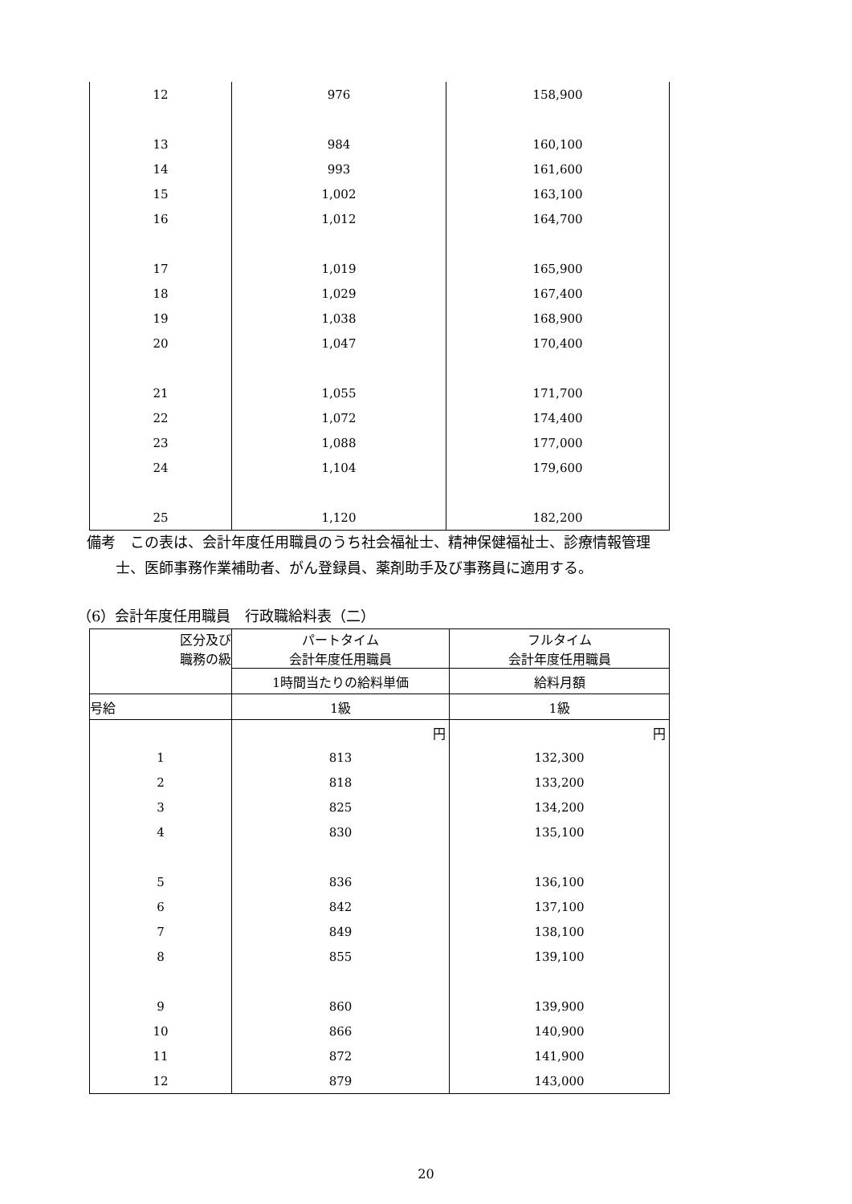| 12 | 976 | 158,900 |
| 13 | 984 | 160,100 |
| 14 | 993 | 161,600 |
| 15 | 1,002 | 163,100 |
| 16 | 1,012 | 164,700 |
| 17 | 1,019 | 165,900 |
| 18 | 1,029 | 167,400 |
| 19 | 1,038 | 168,900 |
| 20 | 1,047 | 170,400 |
| 21 | 1,055 | 171,700 |
| 22 | 1,072 | 174,400 |
| 23 | 1,088 | 177,000 |
| 24 | 1,104 | 179,600 |
| 25 | 1,120 | 182,200 |
備考　この表は、会計年度任用職員のうち社会福祉士、精神保健福祉士、診療情報管理
　　士、医師事務作業補助者、がん登録員、薬剤助手及び事務員に適用する。
（6）会計年度任用職員　行政職給料表（二）
| 区分及び 職務の級 | パートタイム 会計年度任用職員 | フルタイム 会計年度任用職員 |
| --- | --- | --- |
| | 1時間当たりの給料単価 | 給料月額 |
| 号給 | 1級 | 1級 |
| | 円 | 円 |
| 1 | 813 | 132,300 |
| 2 | 818 | 133,200 |
| 3 | 825 | 134,200 |
| 4 | 830 | 135,100 |
| 5 | 836 | 136,100 |
| 6 | 842 | 137,100 |
| 7 | 849 | 138,100 |
| 8 | 855 | 139,100 |
| 9 | 860 | 139,900 |
| 10 | 866 | 140,900 |
| 11 | 872 | 141,900 |
| 12 | 879 | 143,000 |
20